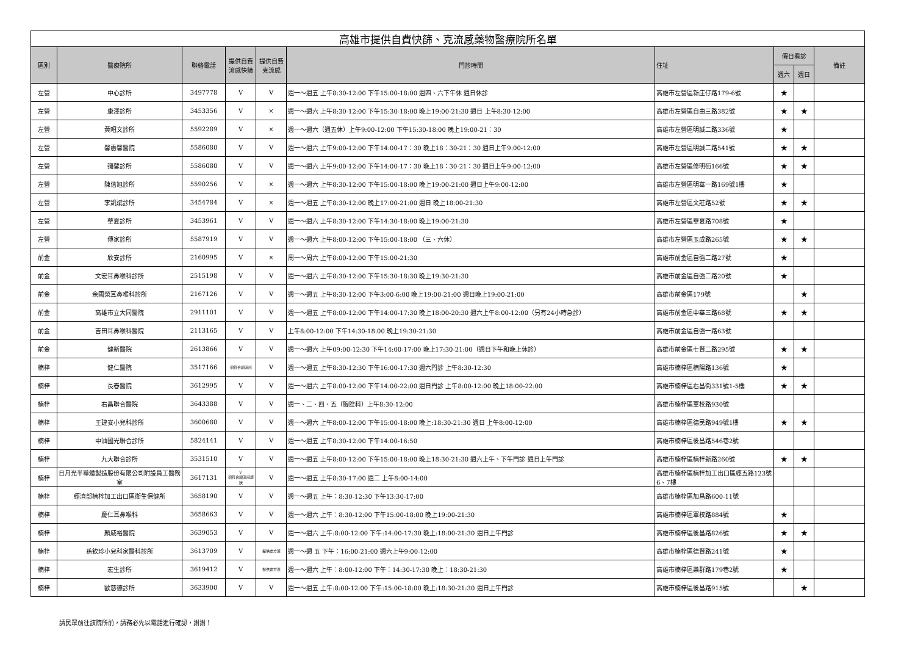| 高雄市提供自費快篩、克流感藥物醫療院所名單 | | | | | | | | | |
| --- | --- | --- | --- | --- | --- | --- | --- | --- | --- |
| 區別 | 醫療院所 | 聯絡電話 | 提供自費流感快篩 | 提供自費克流感 | 門診時間 | 住址 | 假日看診 | | 備註 |
| | | | | | | | 週六 | 週日 | |
| 左營 | 中心診所 | 3497778 | V | V | 週一～週五 上午8:30-12:00 下午15:00-18:00 週四、六下午休 週日休診 | 高雄市左營區新庄仔路179-6號 | ★ | | |
| 左營 | 康澤診所 | 3453356 | V | × | 週一～週六 上午8:30-12:00 下午15:30-18:00 晚上19:00-21:30 週日 上午8:30-12:00 | 高雄市左營區自由三路382號 | ★ | ★ | |
| 左營 | 黃昭文診所 | 5592289 | V | × | 週一～週六（週五休）上午9:00-12:00 下午15:30-18:00 晚上19:00-21：30 | 高雄市左營區明誠二路336號 | ★ | | |
| 左營 | 馨惠馨醫院 | 5586080 | V | V | 週一～週六 上午9:00-12:00 下午14:00-17：30 晚上18：30-21：30 週日上午9:00-12:00 | 高雄市左營區明誠二路541號 | ★ | ★ | |
| 左營 | 彌馨診所 | 5586080 | V | V | 週一～週六 上午9:00-12:00 下午14:00-17：30 晚上18：30-21：30 週日上午9:00-12:00 | 高雄市左營區修明街166號 | ★ | ★ | |
| 左營 | 陳信旭診所 | 5590256 | V | × | 週一～週六 上午8:30-12:00 下午15:00-18:00 晚上19:00-21:00 週日上午9:00-12:00 | 高雄市左營區明華一路169號1樓 | ★ | | |
| 左營 | 李凱斌診所 | 3454784 | V | × | 週一～週五 上午8:30-12:00 晚上17:00-21:00 週日 晚上18:00-21:30 | 高雄市左營區文莊路52號 | ★ | ★ | |
| 左營 | 華夏診所 | 3453961 | V | V | 週一～週六 上午8:30-12:00 下午14:30-18:00 晚上19:00-21:30 | 高雄市左營區華夏路708號 | ★ | | |
| 左營 | 傳家診所 | 5587919 | V | V | 週一～週六 上午8:00-12:00 下午15:00-18:00 （三、六休） | 高雄市左營區玉成路265號 | ★ | ★ | |
| 前金 | 欣安診所 | 2160995 | V | × | 周一～周六 上午8:00-12:00 下午15:00-21:30 | 高雄市前金區自強二路27號 | ★ | | |
| 前金 | 文宏耳鼻喉科診所 | 2515198 | V | V | 週一～週六 上午8:30-12:00 下午15:30-18:30 晚上19:30-21:30 | 高雄市前金區自強二路20號 | ★ | | |
| 前金 | 余國榮耳鼻喉科診所 | 2167126 | V | V | 週一～週五 上午8:30-12:00 下午3:00-6:00 晚上19:00-21:00 週日晚上19:00-21:00 | 高雄市前金區179號 | | ★ | |
| 前金 | 高雄市立大同醫院 | 2911101 | V | V | 週一～週五 上午8:00-12:00 下午14:00-17:30 晚上18:00-20:30 週六上午8:00-12:00（另有24小時急診） | 高雄市前金區中華三路68號 | ★ | ★ | |
| 前金 | 吉田耳鼻喉科醫院 | 2113165 | V | V | 上午8:00-12:00 下午14:30-18:00 晚上19:30-21:30 | 高雄市前金區自強一路63號 | | | |
| 前金 | 健新醫院 | 2613866 | V | V | 週一～週六 上午09:00-12:30 下午14:00-17:00 晚上17:30-21:00（週日下午和晚上休診） | 高雄市前金區七賢二路295號 | ★ | ★ | |
| 楠梓 | 健仁醫院 | 3517166 | 須符合類流感 | V | 週一～週五 上午8:30-12:30 下午16:00-17:30 週六門診 上午8:30-12:30 | 高雄市楠梓區楠陽路136號 | ★ | | |
| 楠梓 | 長春醫院 | 3612995 | V | V | 週一～週六 上午8:00-12:00 下午14:00-22:00 週日門診 上午8:00-12:00 晚上18:00-22:00 | 高雄市楠梓區右昌街331號1-5樓 | ★ | ★ | |
| 楠梓 | 右昌聯合醫院 | 3643388 | V | V | 週一、二、四、五（胸腔科）上午8:30-12:00 | 高雄市楠梓區軍校路930號 | | | |
| 楠梓 | 王建安小兒科診所 | 3600680 | V | V | 週一～週六 上午8:00-12:00 下午15:00-18:00 晚上:18:30-21:30 週日 上午8:00-12:00 | 高雄市楠梓區德民路949號1樓 | ★ | ★ | |
| 楠梓 | 中油國光聯合診所 | 5824141 | V | V | 週一～週五 上午8:30-12:00 下午14:00-16:50 | 高雄市楠梓區後昌路546巷2號 | | | |
| 楠梓 | 九大聯合診所 | 3531510 | V | V | 週一～週五 上午8:00-12:00 下午15:00-18:00 晚上18:30-21:30 週六上午、下午門診 週日上午門診 | 高雄市楠梓區楠梓新路260號 | ★ | ★ | |
| 楠梓 | 日月光半導體製造股份有限公司附設員工醫務室 | 3617131 | V 須符合類流感症狀 | V | 週一～週五 上午8:30-17:00 週二 上午8:00-14:00 | 高雄市楠梓區楠梓加工出口區經五路123號6、7樓 | | | |
| 楠梓 | 經濟部楠梓加工出口區衛生保健所 | 3658190 | V | V | 週一～週五 上午：8:30-12:30 下午13:30-17:00 | 高雄市楠梓區加昌路600-11號 | | | |
| 楠梓 | 慶仁耳鼻喉科 | 3658663 | V | V | 週一～週六 上午：8:30-12:00 下午15:00-18:00 晚上19:00-21:30 | 高雄市楠梓區軍校路884號 | ★ | | |
| 楠梓 | 顏威裕醫院 | 3639053 | V | V | 週一～週六 上午:8:00-12:00 下午:14:00-17:30 晚上:18:00-21:30 週日上午門診 | 高雄市楠梓區後昌路826號 | ★ | ★ | |
| 楠梓 | 孫欽珍小兒科家醫科診所 | 3613709 | V | 提供處方簽 | 週一～週 五 下午：16:00-21:00 週六上午9:00-12:00 | 高雄市楠梓區德賢路241號 | ★ | | |
| 楠梓 | 宏生診所 | 3619412 | V | 提供處方簽 | 週一～週六 上午：8:00-12:00 下午：14:30-17:30 晚上：18:30-21:30 | 高雄市楠梓區樂群路179巷2號 | ★ | | |
| 楠梓 | 歐慈德診所 | 3633900 | V | V | 週一～週五 上午:8:00-12:00 下午:15:00-18:00 晚上:18:30-21:30 週日上午門診 | 高雄市楠梓區後昌路915號 | | ★ | |
請民眾前往該院所前，請務必先以電話進行確認，謝謝！